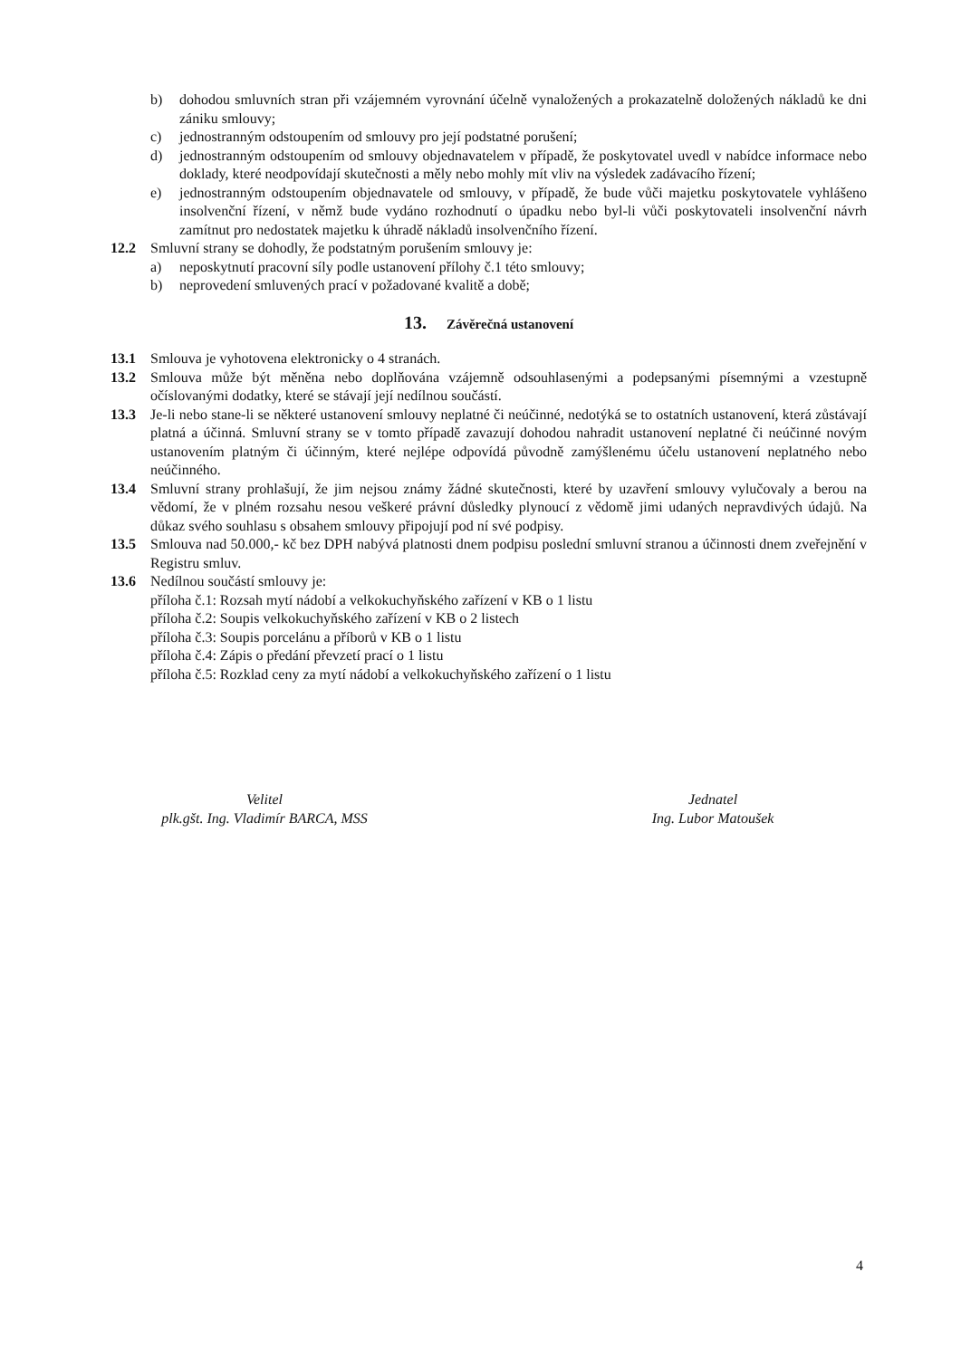b) dohodou smluvních stran při vzájemném vyrovnání účelně vynaložených a prokazatelně doložených nákladů ke dni zániku smlouvy;
c) jednostranným odstoupením od smlouvy pro její podstatné porušení;
d) jednostranným odstoupením od smlouvy objednavatelem v případě, že poskytovatel uvedl v nabídce informace nebo doklady, které neodpovídají skutečnosti a měly nebo mohly mít vliv na výsledek zadávacího řízení;
e) jednostranným odstoupením objednavatele od smlouvy, v případě, že bude vůči majetku poskytovatele vyhlášeno insolvenční řízení, v němž bude vydáno rozhodnutí o úpadku nebo byl-li vůči poskytovateli insolvenční návrh zamítnut pro nedostatek majetku k úhradě nákladů insolvenčního řízení.
12.2 Smluvní strany se dohodly, že podstatným porušením smlouvy je:
a) neposkytnutí pracovní síly podle ustanovení přílohy č.1 této smlouvy;
b) neprovedení smluvených prací v požadované kvalitě a době;
13. Závěrečná ustanovení
13.1 Smlouva je vyhotovena elektronicky o 4 stranách.
13.2 Smlouva může být měněna nebo doplňována vzájemně odsouhlasenými a podepsanými písemnými a vzestupně očíslovanými dodatky, které se stávají její nedílnou součástí.
13.3 Je-li nebo stane-li se některé ustanovení smlouvy neplatné či neúčinné, nedotýká se to ostatních ustanovení, která zůstávají platná a účinná. Smluvní strany se v tomto případě zavazují dohodou nahradit ustanovení neplatné či neúčinné novým ustanovením platným či účinným, které nejlépe odpovídá původně zamýšlenému účelu ustanovení neplatného nebo neúčinného.
13.4 Smluvní strany prohlašují, že jim nejsou známy žádné skutečnosti, které by uzavření smlouvy vylučovaly a berou na vědomí, že v plném rozsahu nesou veškeré právní důsledky plynoucí z vědomě jimi udaných nepravdivých údajů. Na důkaz svého souhlasu s obsahem smlouvy připojují pod ní své podpisy.
13.5 Smlouva nad 50.000,- kč bez DPH nabývá platnosti dnem podpisu poslední smluvní stranou a účinnosti dnem zveřejnění v Registru smluv.
13.6 Nedílnou součástí smlouvy je:
příloha č.1: Rozsah mytí nádobí a velkokuchyňského zařízení v KB o 1 listu
příloha č.2: Soupis velkokuchyňského zařízení v KB o 2 listech
příloha č.3: Soupis porcelánu a příborů v KB o 1 listu
příloha č.4: Zápis o předání převzetí prací o 1 listu
příloha č.5: Rozklad ceny za mytí nádobí a velkokuchyňského zařízení o 1 listu
Velitel
plk.gšt. Ing. Vladimír BARCA, MSS
Jednatel
Ing. Lubor Matoušek
4